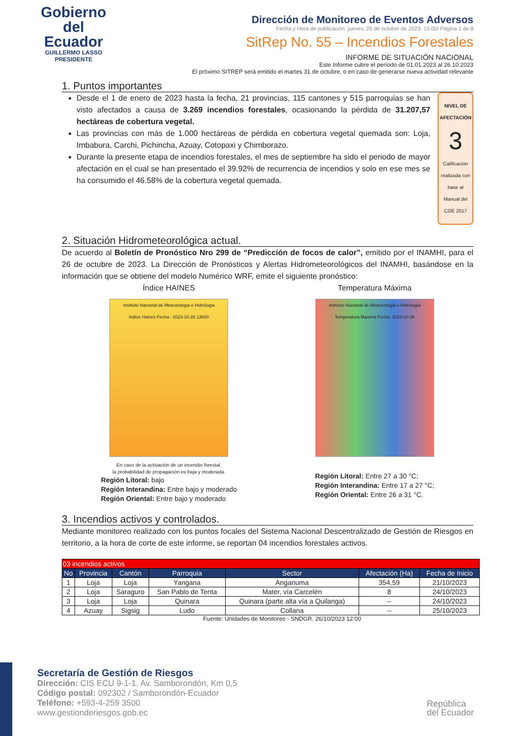Gobierno
del Ecuador
GUILLERMO LASSO
PRESIDENTE
Dirección de Monitoreo de Eventos Adversos
Fecha y Hora de publicación: jueves, 26 de octubre de 2023- 15:00/ Página 1 de 8
SitRep No. 55 – Incendios Forestales
INFORME DE SITUACIÓN NACIONAL
Este Informe cubre el período de 01.01.2023 al 26.10.2023
El próximo SITREP será emitido el martes 31 de octubre, o en caso de generarse nueva actividad relevante
1. Puntos importantes
Desde el 1 de enero de 2023 hasta la fecha, 21 provincias, 115 cantones y 515 parroquias se han visto afectados a causa de 3.269 incendios forestales, ocasionando la pérdida de 31.207,57 hectáreas de cobertura vegetal.
Las provincias con más de 1.000 hectáreas de pérdida en cobertura vegetal quemada son: Loja, Imbabura, Carchi, Pichincha, Azuay, Cotopaxi y Chimborazo.
Durante la presente etapa de incendios forestales, el mes de septiembre ha sido el periodo de mayor afectación en el cual se han presentado el 39.92% de recurrencia de incendios y solo en ese mes se ha consumido el 46.58% de la cobertura vegetal quemada.
NIVEL DE
AFECTACIÓN
3
Calificación realizada con base al Manual del COE 2017
2. Situación Hidrometeorológica actual.
De acuerdo al Boletín de Pronóstico Nro 299 de “Predicción de focos de calor”, emitido por el INAMHI, para el 26 de octubre de 2023. La Dirección de Pronósticos y Alertas Hidrometeorológicos del INAMHI, basándose en la información que se obtiene del modelo Numérico WRF, emite el siguiente pronóstico:
Índice HAINES
Instituto Nacional de Meteorologia e Hidrologia
Indice Haines Fecha : 2023-10-26 13h00
En caso de la activación de un incendio forestal,
la probabilidad de propagación es baja y moderada.
Región Litoral: bajo
Región Interandina: Entre bajo y moderado
Región Oriental: Entre bajo y moderado
Temperatura Máxima
Instituto Nacional de Meteorologia e Hidrologia
Temperatura Maxima Fecha: 2023-10-26
Región Litoral: Entre 27 a 30 °C;
Región Interandina: Entre 17 a 27 °C;
Región Oriental: Entre 26 a 31 °C.
3. Incendios activos y controlados.
Mediante monitoreo realizado con los puntos focales del Sistema Nacional Descentralizado de Gestión de Riesgos en territorio, a la hora de corte de este informe, se reportan 04 incendios forestales activos.
| 03 incendios activos | | | | | | |
| No | Provincia | Cantón | Parroquia | Sector | Afectación (Ha) | Fecha de Inicio |
| 1 | Loja | Loja | Yangana | Anganuma | 354,59 | 21/10/2023 |
| 2 | Loja | Saraguro | San Pablo de Tenta | Mater, vía Carcelén | 8 | 24/10/2023 |
| 3 | Loja | Loja | Quinara | Quinara (parte alta vía a Quilanga) | -- | 24/10/2023 |
| 4 | Azuay | Sigsig | Ludo | Collana | -- | 25/10/2023 |
Fuente: Unidades de Monitoreo - SNDGR. 26/10/2023 12:00
Secretaría de Gestión de Riesgos
Dirección: CIS ECU 9-1-1, Av. Samborondón, Km 0,5
Código postal: 092302 / Samborondón-Ecuador
Teléfono: +593-4-259 3500
www.gestionderiesgos.gob.ec
República
del Ecuador